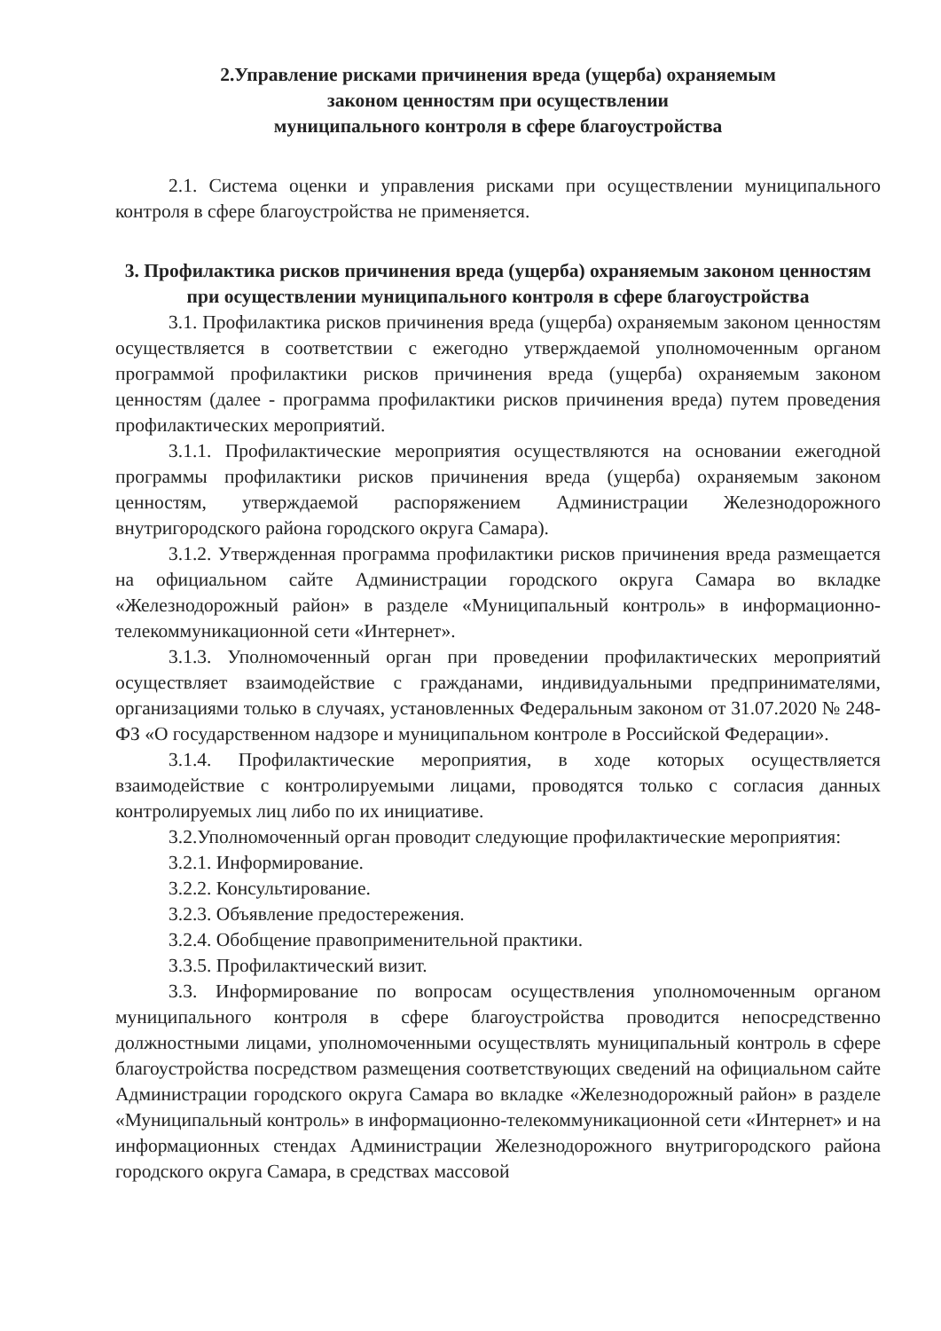2.Управление рисками причинения вреда (ущерба) охраняемым
законом ценностям при осуществлении
муниципального контроля в сфере благоустройства
2.1. Система оценки и управления рисками при осуществлении муниципального контроля в сфере благоустройства не применяется.
3. Профилактика рисков причинения вреда (ущерба) охраняемым законом ценностям при осуществлении муниципального контроля в сфере благоустройства
3.1. Профилактика рисков причинения вреда (ущерба) охраняемым законом ценностям осуществляется в соответствии с ежегодно утверждаемой уполномоченным органом программой профилактики рисков причинения вреда (ущерба) охраняемым законом ценностям (далее - программа профилактики рисков причинения вреда) путем проведения профилактических мероприятий.
3.1.1. Профилактические мероприятия осуществляются на основании ежегодной программы профилактики рисков причинения вреда (ущерба) охраняемым законом ценностям, утверждаемой распоряжением Администрации Железнодорожного внутригородского района городского округа Самара).
3.1.2. Утвержденная программа профилактики рисков причинения вреда размещается на официальном сайте Администрации городского округа Самара во вкладке «Железнодорожный район» в разделе «Муниципальный контроль» в информационно-телекоммуникационной сети «Интернет».
3.1.3. Уполномоченный орган при проведении профилактических мероприятий осуществляет взаимодействие с гражданами, индивидуальными предпринимателями, организациями только в случаях, установленных Федеральным законом от 31.07.2020 № 248-ФЗ «О государственном надзоре и муниципальном контроле в Российской Федерации».
3.1.4. Профилактические мероприятия, в ходе которых осуществляется взаимодействие с контролируемыми лицами, проводятся только с согласия данных контролируемых лиц либо по их инициативе.
3.2.Уполномоченный орган проводит следующие профилактические мероприятия:
3.2.1. Информирование.
3.2.2. Консультирование.
3.2.3. Объявление предостережения.
3.2.4. Обобщение правоприменительной практики.
3.3.5. Профилактический визит.
3.3. Информирование по вопросам осуществления уполномоченным органом муниципального контроля в сфере благоустройства проводится непосредственно должностными лицами, уполномоченными осуществлять муниципальный контроль в сфере благоустройства посредством размещения соответствующих сведений на официальном сайте Администрации городского округа Самара во вкладке «Железнодорожный район» в разделе «Муниципальный контроль» в информационно-телекоммуникационной сети «Интернет» и на информационных стендах Администрации Железнодорожного внутригородского района городского округа Самара, в средствах массовой